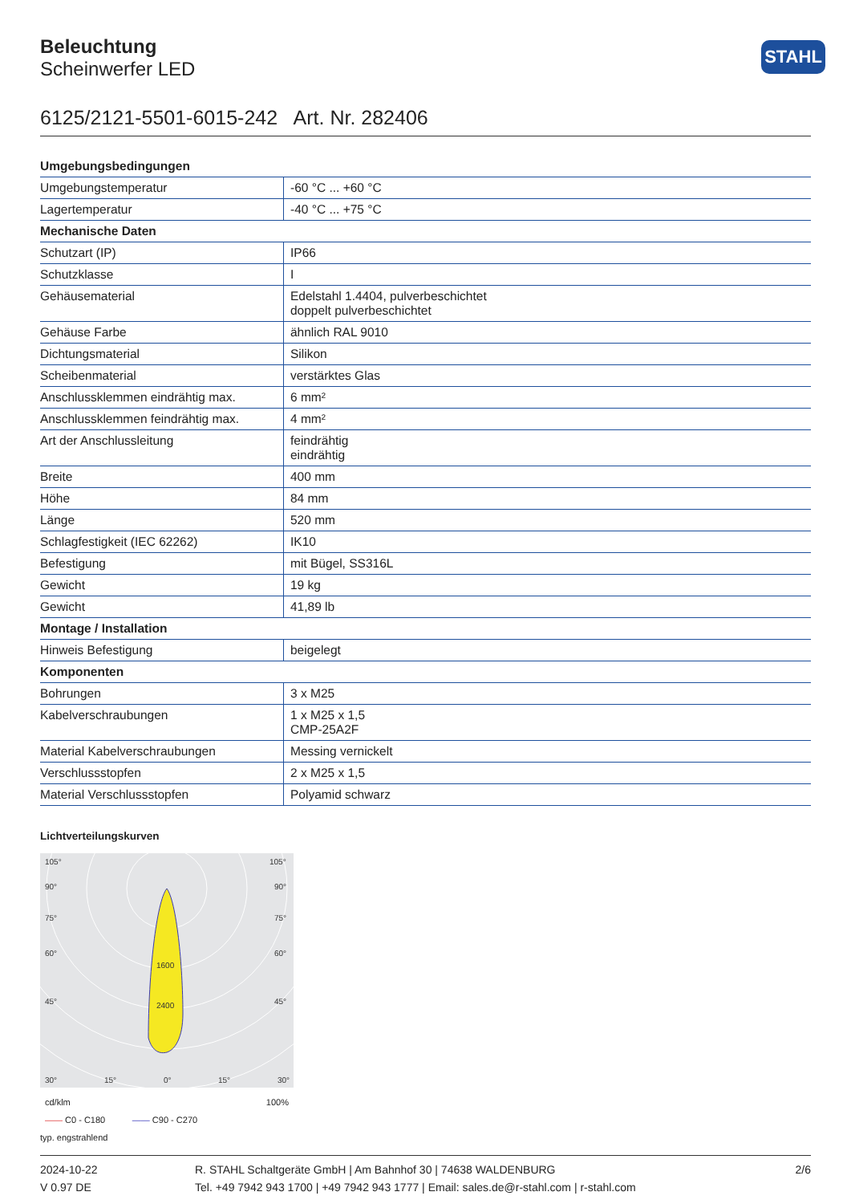STAHL
Beleuchtung
Scheinwerfer LED
6125/2121-5501-6015-242 Art. Nr. 282406
| Umgebungsbedingungen | |
| Umgebungstemperatur | -60 °C ... +60 °C |
| Lagertemperatur | -40 °C ... +75 °C |
| Mechanische Daten | |
| Schutzart (IP) | IP66 |
| Schutzklasse | I |
| Gehäusematerial | Edelstahl 1.4404, pulverbeschichtet doppelt pulverbeschichtet |
| Gehäuse Farbe | ähnlich RAL 9010 |
| Dichtungsmaterial | Silikon |
| Scheibenmaterial | verstärktes Glas |
| Anschlussklemmen eindrähtig max. | 6 mm² |
| Anschlussklemmen feindrähtig max. | 4 mm² |
| Art der Anschlussleitung | feindrähtig eindrähtig |
| Breite | 400 mm |
| Höhe | 84 mm |
| Länge | 520 mm |
| Schlagfestigkeit (IEC 62262) | IK10 |
| Befestigung | mit Bügel, SS316L |
| Gewicht | 19 kg |
| Gewicht | 41,89 lb |
| Montage / Installation | |
| Hinweis Befestigung | beigelegt |
| Komponenten | |
| Bohrungen | 3 x M25 |
| Kabelverschraubungen | 1 x M25 x 1,5 CMP-25A2F |
| Material Kabelverschraubungen | Messing vernickelt |
| Verschlussstopfen | 2 x M25 x 1,5 |
| Material Verschlussstopfen | Polyamid schwarz |
Lichtverteilungskurven
105°
105°
90°
90°
75°
75°
60°
60°
45°
45°
30°
15°
0°
15°
30°
1600
2400
cd/klm 100%
—— C0 - C180 —— C90 - C270
typ. engstrahlend
2024-10-22
V 0.97 DE
R. STAHL Schaltgeräte GmbH | Am Bahnhof 30 | 74638 WALDENBURG
Tel. +49 7942 943 1700 | +49 7942 943 1777 | Email: sales.de@r-stahl.com | r-stahl.com
2/6